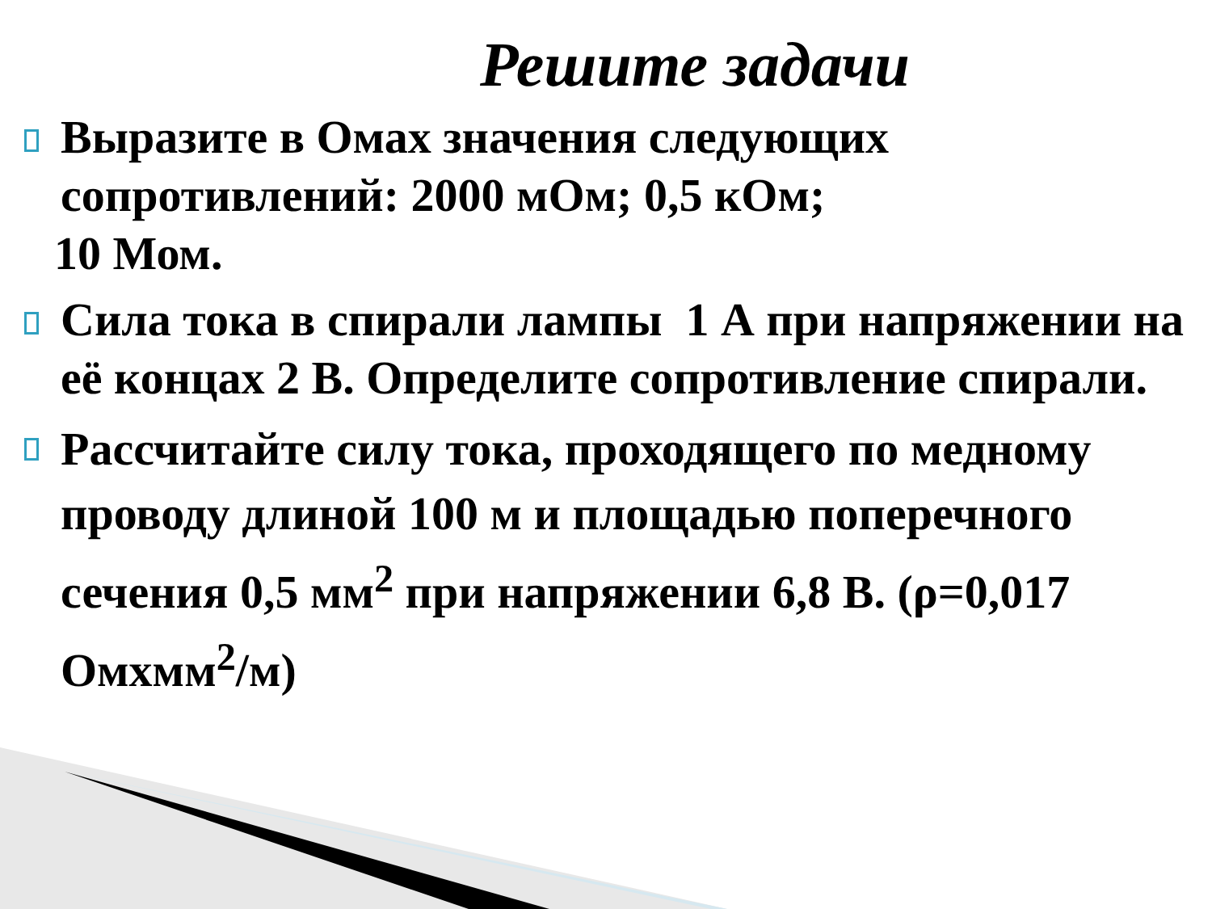Решите задачи
Выразите в Омах значения следующих сопротивлений: 2000 мОм; 0,5 кОм;
10 Мом.
Сила тока в спирали лампы 1 А при напряжении на её концах 2 В. Определите сопротивление спирали.
Рассчитайте силу тока, проходящего по медному проводу длиной 100 м и площадью поперечного сечения 0,5 мм<sup>2</sup> при напряжении 6,8 В. (ρ=0,017 Омхмм<sup>2</sup>/м)